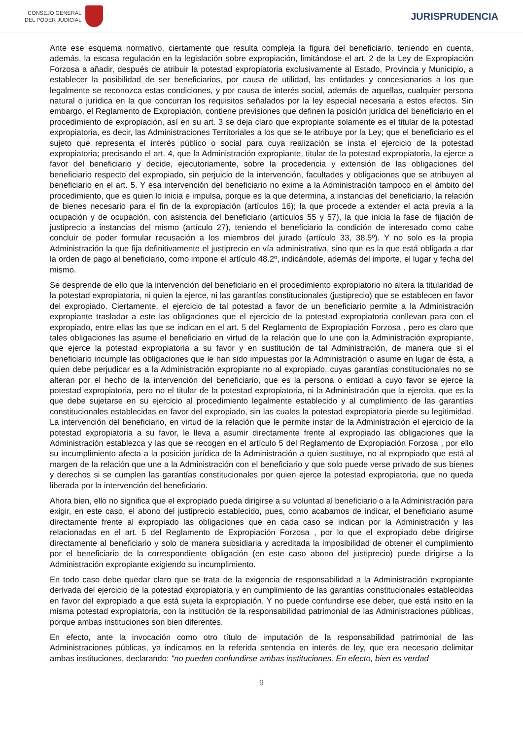CONSEJO GENERAL
DEL PODER JUDICIAL
JURISPRUDENCIA
Ante ese esquema normativo, ciertamente que resulta compleja la figura del beneficiario, teniendo en cuenta, además, la escasa regulación en la legislación sobre expropiación, limitándose el art. 2 de la Ley de Expropiación Forzosa a añadir, después de atribuir la potestad expropiatoria exclusivamente al Estado, Provincia y Municipio, a establecer la posibilidad de ser beneficiarios, por causa de utilidad, las entidades y concesionarios a los que legalmente se reconozca estas condiciones, y por causa de interés social, además de aquellas, cualquier persona natural o jurídica en la que concurran los requisitos señalados por la ley especial necesaria a estos efectos. Sin embargo, el Reglamento de Expropiación, contiene previsiones que definen la posición jurídica del beneficiario en el procedimiento de expropiación, así en su art. 3 se deja claro que expropiante solamente es el titular de la potestad expropiatoria, es decir, las Administraciones Territoriales a los que se le atribuye por la Ley; que el beneficiario es el sujeto que representa el interés público o social para cuya realización se insta el ejercicio de la potestad expropiatoria; precisando el art. 4, que la Administración expropiante, titular de la potestad expropiatoria, la ejerce a favor del beneficiario y decide, ejecutoriamente, sobre la procedencia y extensión de las obligaciones del beneficiario respecto del expropiado, sin perjuicio de la intervención, facultades y obligaciones que se atribuyen al beneficiario en el art. 5. Y esa intervención del beneficiario no exime a la Administración tampoco en el ámbito del procedimiento, que es quien lo inicia e impulsa, porque es la que determina, a instancias del beneficiario, la relación de bienes necesario para el fin de la expropiación (artículos 16); la que procede a extender el acta previa a la ocupación y de ocupación, con asistencia del beneficiario (artículos 55 y 57), la que inicia la fase de fijación de justiprecio a instancias del mismo (artículo 27), teniendo el beneficiario la condición de interesado como cabe concluir de poder formular recusación a los miembros del jurado (artículo 33, 38.5º). Y no solo es la propia Administración la que fija definitivamente el justiprecio en vía administrativa, sino que es la que está obligada a dar la orden de pago al beneficiario, como impone el artículo 48.2º, indicándole, además del importe, el lugar y fecha del mismo.
Se desprende de ello que la intervención del beneficiario en el procedimiento expropiatorio no altera la titularidad de la potestad expropiatoria, ni quien la ejerce, ni las garantías constitucionales (justiprecio) que se establecen en favor del expropiado. Ciertamente, el ejercicio de tal potestad a favor de un beneficiario permite a la Administración expropiante trasladar a este las obligaciones que el ejercicio de la potestad expropiatoria conllevan para con el expropiado, entre ellas las que se indican en el art. 5 del Reglamento de Expropiación Forzosa , pero es claro que tales obligaciones las asume el beneficiario en virtud de la relación que lo une con la Administración expropiante, que ejerce la potestad expropiatoria a su favor y en sustitución de tal Administración, de manera que si el beneficiario incumple las obligaciones que le han sido impuestas por la Administración o asume en lugar de ésta, a quien debe perjudicar es a la Administración expropiante no al expropiado, cuyas garantías constitucionales no se alteran por el hecho de la intervención del beneficiario, que es la persona o entidad a cuyo favor se ejerce la potestad expropiatoria, pero no el titular de la potestad expropiatoria, ni la Administración que la ejercita, que es la que debe sujetarse en su ejercicio al procedimiento legalmente establecido y al cumplimiento de las garantías constitucionales establecidas en favor del expropiado, sin las cuales la potestad expropiatoria pierde su legitimidad. La intervención del beneficiario, en virtud de la relación que le permite instar de la Administración el ejercicio de la potestad expropiatoria a su favor, le lleva a asumir directamente frente al expropiado las obligaciones que la Administración establezca y las que se recogen en el artículo 5 del Reglamento de Expropiación Forzosa , por ello su incumplimiento afecta a la posición jurídica de la Administración a quien sustituye, no al expropiado que está al margen de la relación que une a la Administración con el beneficiario y que solo puede verse privado de sus bienes y derechos si se cumplen las garantías constitucionales por quien ejerce la potestad expropiatoria, que no queda liberada por la intervención del beneficiario.
Ahora bien, ello no significa que el expropiado pueda dirigirse a su voluntad al beneficiario o a la Administración para exigir, en este caso, el abono del justiprecio establecido, pues, como acabamos de indicar, el beneficiario asume directamente frente al expropiado las obligaciones que en cada caso se indican por la Administración y las relacionadas en el art. 5 del Reglamento de Expropiación Forzosa , por lo que el expropiado debe dirigirse directamente al beneficiario y solo de manera subsidiaria y acreditada la imposibilidad de obtener el cumplimiento por el beneficiario de la correspondiente obligación (en este caso abono del justiprecio) puede dirigirse a la Administración expropiante exigiendo su incumplimiento.
En todo caso debe quedar claro que se trata de la exigencia de responsabilidad a la Administración expropiante derivada del ejercicio de la potestad expropiatoria y en cumplimiento de las garantías constitucionales establecidas en favor del expropiado a que está sujeta la expropiación. Y no puede confundirse ese deber, que está insito en la misma potestad expropiatoria, con la institución de la responsabilidad patrimonial de las Administraciones públicas, porque ambas instituciones son bien diferentes.
En efecto, ante la invocación como otro título de imputación de la responsabilidad patrimonial de las Administraciones públicas, ya indicamos en la referida sentencia en interés de ley, que era necesario delimitar ambas instituciones, declarando: "no pueden confundirse ambas instituciones. En efecto, bien es verdad
9